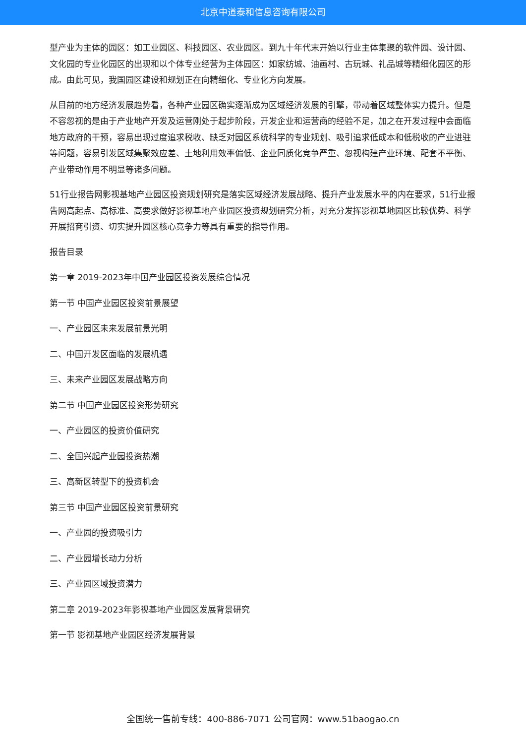北京中道泰和信息咨询有限公司
型产业为主体的园区：如工业园区、科技园区、农业园区。到九十年代末开始以行业主体集聚的软件园、设计园、文化园的专业化园区的出现和以个体专业经营为主体园区：如家纺城、油画村、古玩城、礼品城等精细化园区的形成。由此可见，我国园区建设和规划正在向精细化、专业化方向发展。
从目前的地方经济发展趋势看，各种产业园区确实逐渐成为区域经济发展的引擎，带动着区域整体实力提升。但是不容忽视的是由于产业地产开发及运营刚处于起步阶段，开发企业和运营商的经验不足，加之在开发过程中会面临地方政府的干预，容易出现过度追求税收、缺乏对园区系统科学的专业规划、吸引追求低成本和低税收的产业进驻等问题，容易引发区域集聚效应差、土地利用效率偏低、企业同质化竞争严重、忽视构建产业环境、配套不平衡、产业带动作用不明显等诸多问题。
51行业报告网影视基地产业园区投资规划研究是落实区域经济发展战略、提升产业发展水平的内在要求，51行业报告网高起点、高标准、高要求做好影视基地产业园区投资规划研究分析，对充分发挥影视基地园区比较优势、科学开展招商引资、切实提升园区核心竞争力等具有重要的指导作用。
报告目录
第一章 2019-2023年中国产业园区投资发展综合情况
第一节 中国产业园区投资前景展望
一、产业园区未来发展前景光明
二、中国开发区面临的发展机遇
三、未来产业园区发展战略方向
第二节 中国产业园区投资形势研究
一、产业园区的投资价值研究
二、全国兴起产业园投资热潮
三、高新区转型下的投资机会
第三节 中国产业园区投资前景研究
一、产业园的投资吸引力
二、产业园增长动力分析
三、产业园区域投资潜力
第二章 2019-2023年影视基地产业园区发展背景研究
第一节 影视基地产业园区经济发展背景
全国统一售前专线：400-886-7071 公司官网：www.51baogao.cn